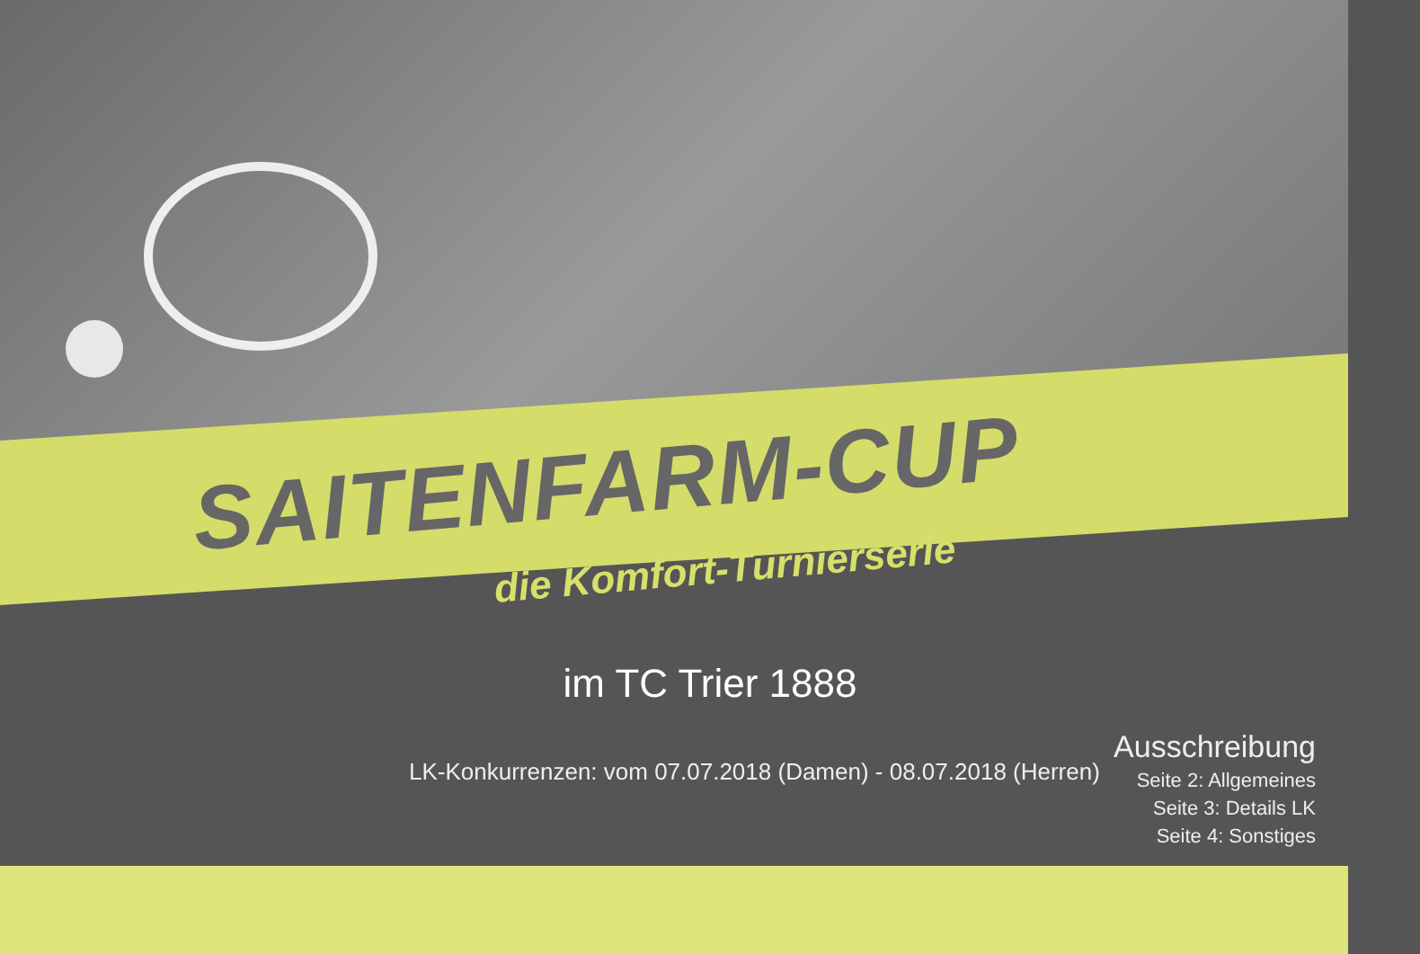SAITENFARM-CUP
die Komfort-Turnierserie
im TC Trier 1888
LK-Konkurrenzen: vom 07.07.2018 (Damen) - 08.07.2018 (Herren)
Ausschreibung
Seite 2: Allgemeines
Seite 3: Details LK
Seite 4: Sonstiges